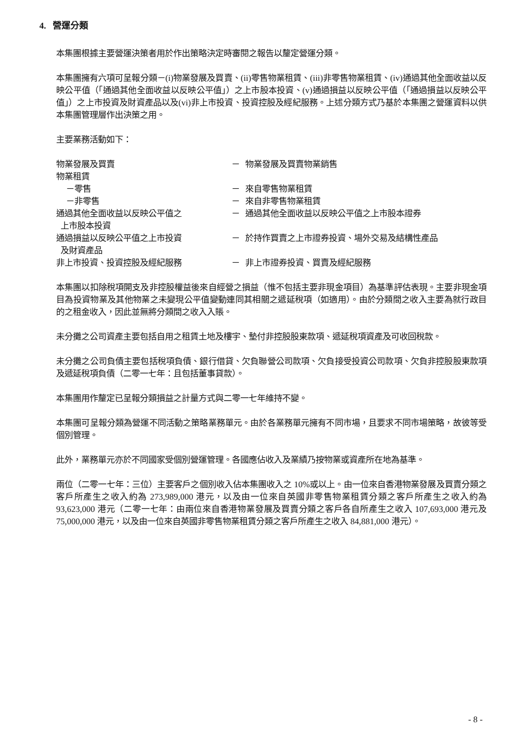4. 營運分類
本集團根據主要營運決策者用於作出策略決定時審閱之報告以釐定營運分類。
本集團擁有六項可呈報分類－(i)物業發展及買賣、(ii)零售物業租賃、(iii)非零售物業租賃、(iv)通過其他全面收益以反映公平值（「通過其他全面收益以反映公平值」）之上市股本投資、(v)通過損益以反映公平值（「通過損益以反映公平值」）之上市投資及財資產品以及(vi)非上市投資、投資控股及經紀服務。上述分類方式乃基於本集團之營運資料以供本集團管理層作出決策之用。
主要業務活動如下：
| 物業發展及買賣 | － | 物業發展及買賣物業銷售 |
| 物業租賃 | | |
| －零售 | － | 來自零售物業租賃 |
| －非零售 | － | 來自非零售物業租賃 |
| 通過其他全面收益以反映公平值之 上市股本投資 | － | 通過其他全面收益以反映公平值之上市股本證券 |
| 通過損益以反映公平值之上市投資 及財資產品 | － | 於持作買賣之上市證券投資、場外交易及結構性產品 |
| 非上市投資、投資控股及經紀服務 | － | 非上市證券投資、買賣及經紀服務 |
本集團以扣除稅項開支及非控股權益後來自經營之損益（惟不包括主要非現金項目）為基準評估表現。主要非現金項目為投資物業及其他物業之未變現公平值變動連同其相關之遞延稅項（如適用）。由於分類間之收入主要為就行政目的之租金收入，因此並無將分類間之收入入賬。
未分攤之公司資產主要包括自用之租賃土地及樓宇、墊付非控股股東款項、遞延稅項資產及可收回稅款。
未分攤之公司負債主要包括稅項負債、銀行借貸、欠負聯營公司款項、欠負接受投資公司款項、欠負非控股股東款項及遞延稅項負債（二零一七年：且包括董事貸款）。
本集團用作釐定已呈報分類損益之計量方式與二零一七年維持不變。
本集團可呈報分類為營運不同活動之策略業務單元。由於各業務單元擁有不同市場，且要求不同市場策略，故彼等受個別管理。
此外，業務單元亦於不同國家受個別營運管理。各國應佔收入及業績乃按物業或資產所在地為基準。
兩位（二零一七年：三位）主要客戶之個別收入佔本集團收入之 10%或以上。由一位來自香港物業發展及買賣分類之客戶所產生之收入約為 273,989,000 港元，以及由一位來自英國非零售物業租賃分類之客戶所產生之收入約為 93,623,000 港元（二零一七年：由兩位來自香港物業發展及買賣分類之客戶各自所產生之收入 107,693,000 港元及 75,000,000 港元，以及由一位來自英國非零售物業租賃分類之客戶所產生之收入 84,881,000 港元）。
- 8 -